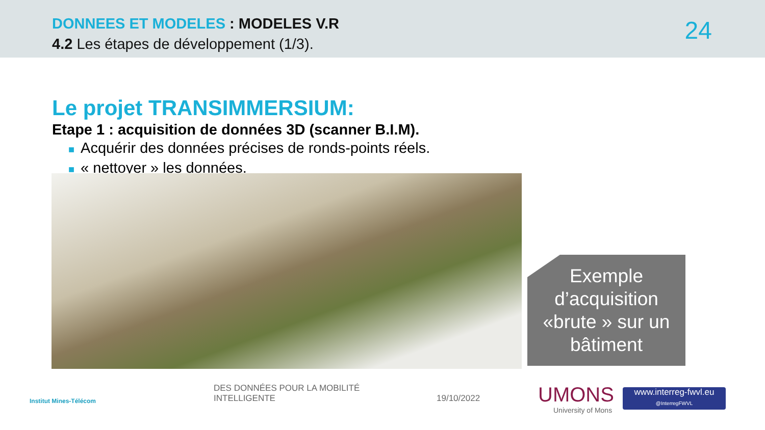DONNEES ET MODELES : MODELES V.R
4.2 Les étapes de développement (1/3).
24
Le projet TRANSIMMERSIUM:
Etape 1 : acquisition de données 3D (scanner B.I.M).
■ Acquérir des données précises de ronds-points réels.
■ « nettoyer » les données.
Exemple d’acquisition «brute » sur un bâtiment
Institut Mines-Télécom
DES DONNÉES POUR LA MOBILITÉ
INTELLIGENTE
19/10/2022 UMONS
University of Mons
www.interreg-fwvl.eu
@InterregFWVL